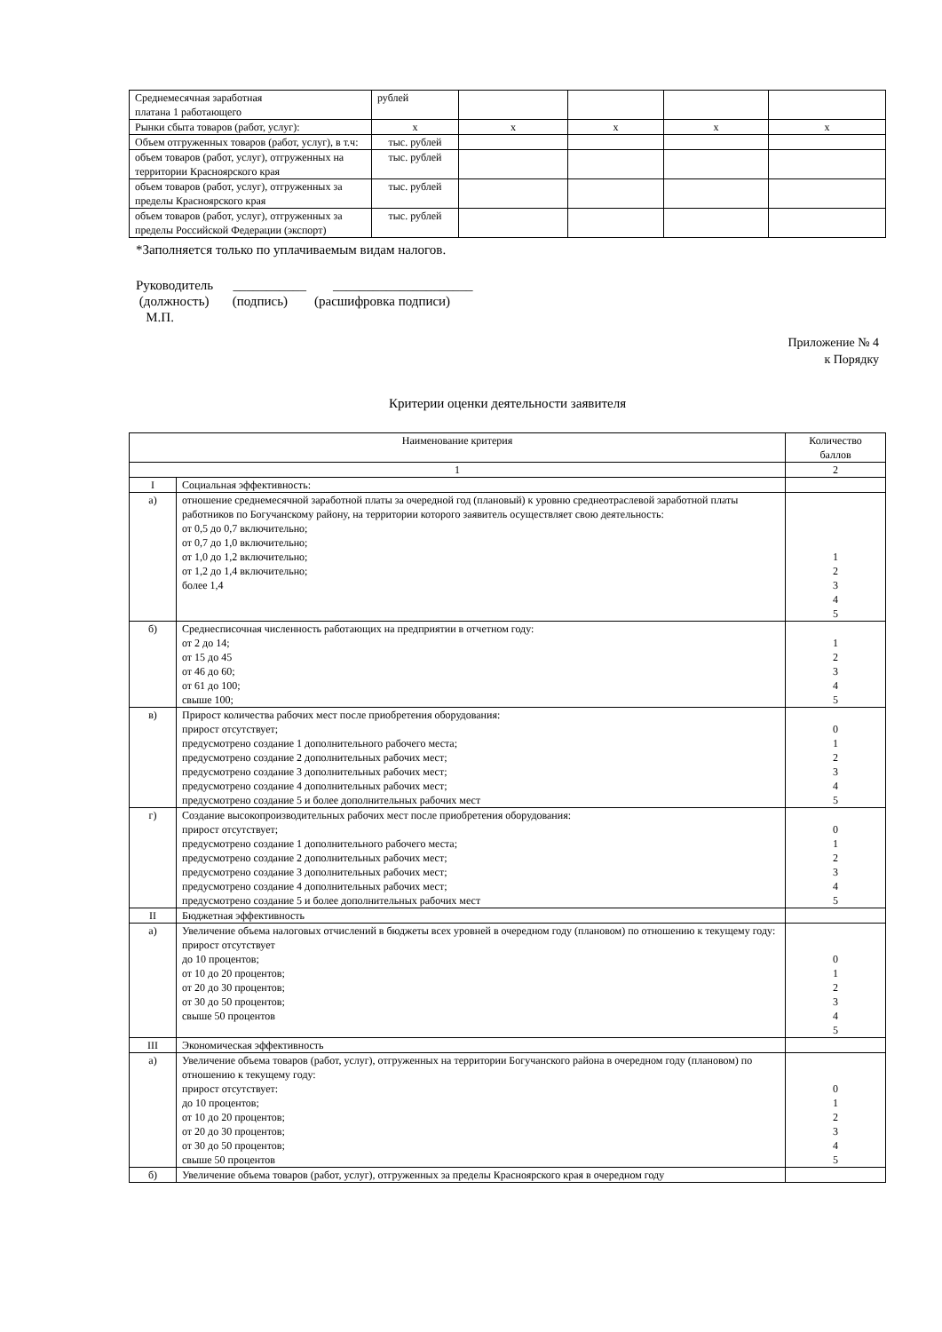| Среднемесячная заработная платана 1 работающего | рублей | | | | |
| Рынки сбыта товаров (работ, услуг): | х | х | х | х | х |
| Объем отгруженных товаров (работ, услуг), в т.ч: | тыс. рублей | | | | |
| объем товаров (работ, услуг), отгруженных на территории Красноярского края | тыс. рублей | | | | |
| объем товаров (работ, услуг), отгруженных за пределы Красноярского края | тыс. рублей | | | | |
| объем товаров (работ, услуг), отгруженных за пределы Российской Федерации (экспорт) | тыс. рублей | | | | |
*Заполняется только по уплачиваемым видам налогов.
Руководитель ___________ _____________________
(должность) (подпись) (расшифровка подписи)
М.П.
Приложение № 4
к Порядку
Критерии оценки деятельности заявителя
| Наименование критерия | | Количество баллов |
| 1 | | 2 |
| I | Социальная эффективность: | |
| а) | отношение среднемесячной заработной платы за очередной год (плановый) к уровню среднеотраслевой заработной платы работников по Богучанскому району, на территории которого заявитель осуществляет свою деятельность: от 0,5 до 0,7 включительно; от 0,7 до 1,0 включительно; от 1,0 до 1,2 включительно; от 1,2 до 1,4 включительно; более 1,4 | 1 2 3 4 5 |
| б) | Среднесписочная численность работающих на предприятии в отчетном году: от 2 до 14; от 15 до 45 от 46 до 60; от 61 до 100; свыше 100; | 1 2 3 4 5 |
| в) | Прирост количества рабочих мест после приобретения оборудования: прирост отсутствует; предусмотрено создание 1 дополнительного рабочего места; предусмотрено создание 2 дополнительных рабочих мест; предусмотрено создание 3 дополнительных рабочих мест; предусмотрено создание 4 дополнительных рабочих мест; предусмотрено создание 5 и более дополнительных рабочих мест | 0 1 2 3 4 5 |
| г) | Создание высокопроизводительных рабочих мест после приобретения оборудования: прирост отсутствует; предусмотрено создание 1 дополнительного рабочего места; предусмотрено создание 2 дополнительных рабочих мест; предусмотрено создание 3 дополнительных рабочих мест; предусмотрено создание 4 дополнительных рабочих мест; предусмотрено создание 5 и более дополнительных рабочих мест | 0 1 2 3 4 5 |
| II | Бюджетная эффективность | |
| а) | Увеличение объема налоговых отчислений в бюджеты всех уровней в очередном году (плановом) по отношению к текущему году: прирост отсутствует до 10 процентов; от 10 до 20 процентов; от 20 до 30 процентов; от 30 до 50 процентов; свыше 50 процентов | 0 1 2 3 4 5 |
| III | Экономическая эффективность | |
| а) | Увеличение объема товаров (работ, услуг), отгруженных на территории Богучанского района в очередном году (плановом) по отношению к текущему году: прирост отсутствует: до 10 процентов; от 10 до 20 процентов; от 20 до 30 процентов; от 30 до 50 процентов; свыше 50 процентов | 0 1 2 3 4 5 |
| б) | Увеличение объема товаров (работ, услуг), отгруженных за пределы Красноярского края в очередном году | |